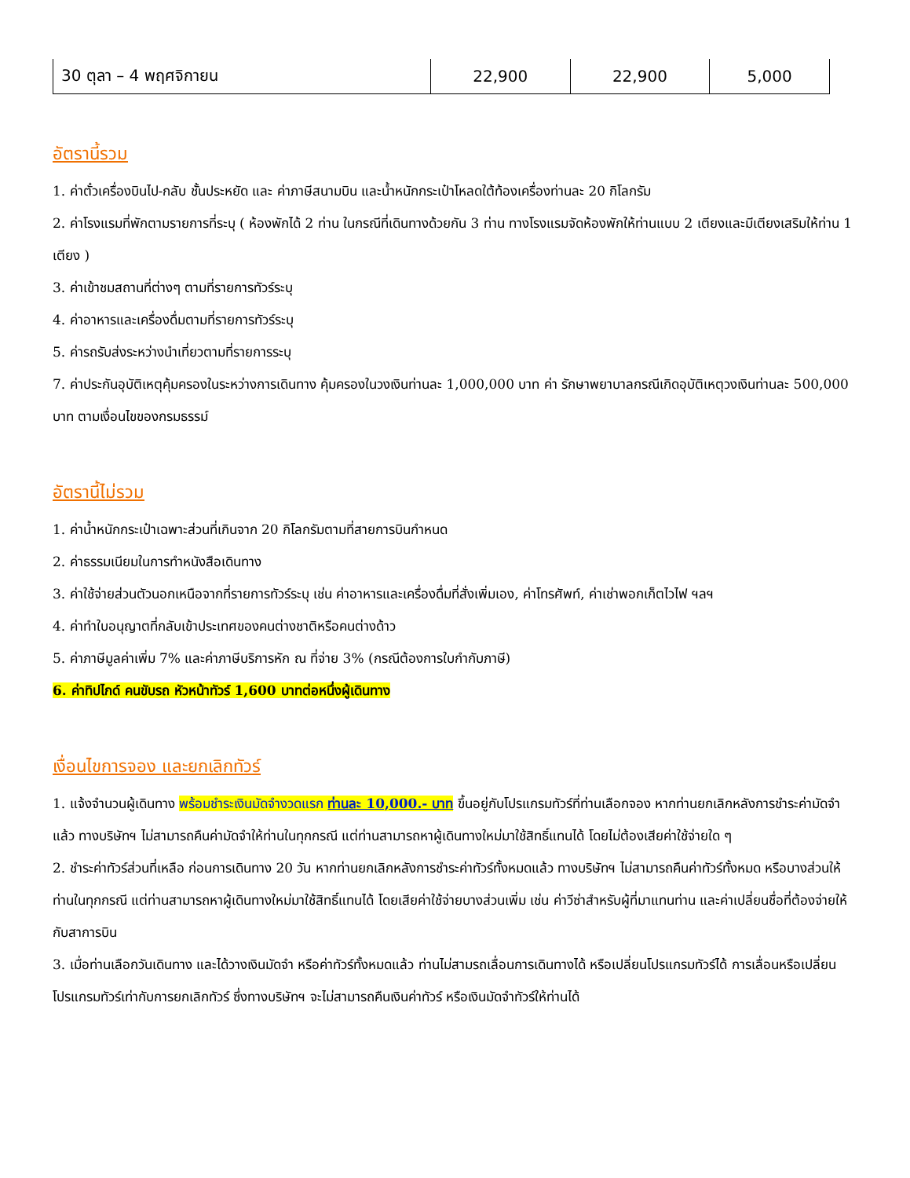| 30 ตุลา – 4 พฤศจิกายน | 22,900 | 22,900 | 5,000 |
อัตรานี้รวม
1. ค่าตั๋วเครื่องบินไป-กลับ ชั้นประหยัด และ ค่าภาษีสนามบิน และน้ำหนักกระเป๋าโหลดใต้ท้องเครื่องท่านละ 20 กิโลกรัม
2. ค่าโรงแรมที่พักตามรายการที่ระบุ ( ห้องพักได้ 2 ท่าน ในกรณีที่เดินทางด้วยกัน 3 ท่าน ทางโรงแรมจัดห้องพักให้ท่านแบบ 2 เตียงและมีเตียงเสริมให้ท่าน 1 เตียง )
3. ค่าเข้าชมสถานที่ต่างๆ ตามที่รายการทัวร์ระบุ
4. ค่าอาหารและเครื่องดื่มตามที่รายการทัวร์ระบุ
5. ค่ารถรับส่งระหว่างนำเที่ยวตามที่รายการระบุ
7. ค่าประกันอุบัติเหตุคุ้มครองในระหว่างการเดินทาง คุ้มครองในวงเงินท่านละ 1,000,000 บาท ค่า รักษาพยาบาลกรณีเกิดอุบัติเหตุวงเงินท่านละ 500,000 บาท ตามเงื่อนไขของกรมธรรม์
อัตรานี้ไม่รวม
1. ค่าน้ำหนักกระเป๋าเฉพาะส่วนที่เกินจาก 20 กิโลกรัมตามที่สายการบินกำหนด
2. ค่าธรรมเนียมในการทำหนังสือเดินทาง
3. ค่าใช้จ่ายส่วนตัวนอกเหนือจากที่รายการทัวร์ระบุ เช่น ค่าอาหารและเครื่องดื่มที่สั่งเพิ่มเอง, ค่าโทรศัพท์, ค่าเช่าพอกเก็ตไวไฟ ฯลฯ
4. ค่าทำใบอนุญาตที่กลับเข้าประเทศของคนต่างชาติหรือคนต่างด้าว
5. ค่าภาษีมูลค่าเพิ่ม 7% และค่าภาษีบริการหัก ณ ที่จ่าย 3% (กรณีต้องการใบกำกับภาษี)
6. ค่าทิปไกด์ คนขับรถ หัวหน้าทัวร์ 1,600 บาทต่อหนึ่งผู้เดินทาง
เงื่อนไขการจอง และยกเลิกทัวร์
1. แจ้งจำนวนผู้เดินทาง พร้อมชำระเงินมัดจำงวดแรก ท่านละ 10,000.- บาท ขึ้นอยู่กับโปรแกรมทัวร์ที่ท่านเลือกจอง หากท่านยกเลิกหลังการชำระค่ามัดจำแล้ว ทางบริษัทฯ ไม่สามารถคืนค่ามัดจำให้ท่านในทุกกรณี แต่ท่านสามารถหาผู้เดินทางใหม่มาใช้สิทธิ์แทนได้ โดยไม่ต้องเสียค่าใช้จ่ายใด ๆ
2. ชำระค่าทัวร์ส่วนที่เหลือ ก่อนการเดินทาง 20 วัน หากท่านยกเลิกหลังการชำระค่าทัวร์ทั้งหมดแล้ว ทางบริษัทฯ ไม่สามารถคืนค่าทัวร์ทั้งหมด หรือบางส่วนให้ท่านในทุกกรณี แต่ท่านสามารถหาผู้เดินทางใหม่มาใช้สิทธิ์แทนได้ โดยเสียค่าใช้จ่ายบางส่วนเพิ่ม เช่น ค่าวีซ่าสำหรับผู้ที่มาแทนท่าน และค่าเปลี่ยนชื่อที่ต้องจ่ายให้กับสาการบิน
3. เมื่อท่านเลือกวันเดินทาง และได้วางเงินมัดจำ หรือค่าทัวร์ทั้งหมดแล้ว ท่านไม่สามรถเลื่อนการเดินทางได้ หรือเปลี่ยนโปรแกรมทัวร์ได้ การเลื่อนหรือเปลี่ยนโปรแกรมทัวร์เท่ากับการยกเลิกทัวร์ ซึ่งทางบริษัทฯ จะไม่สามารถคืนเงินค่าทัวร์ หรือเงินมัดจำทัวร์ให้ท่านได้